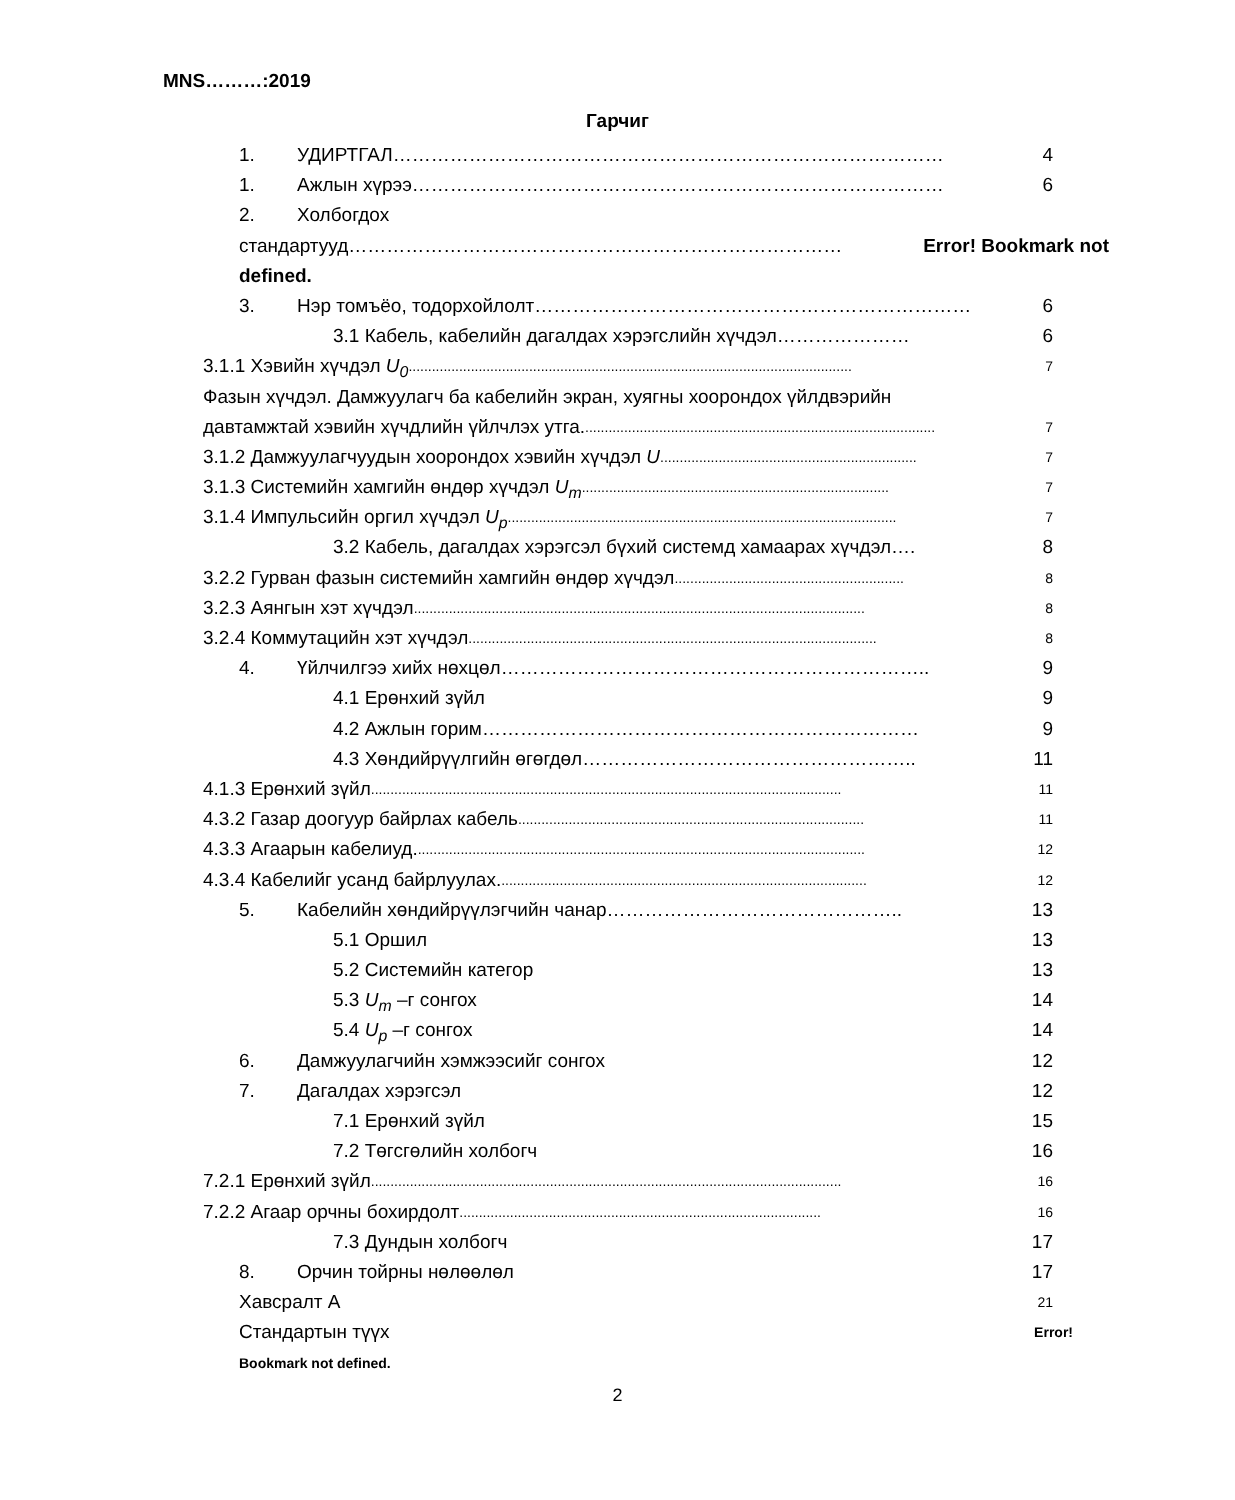MNS………:2019
Гарчиг
1. УДИРТГАЛ …………………………………………………………………………… 4
1. Ажлын хүрээ ………………………………………………………………………… 6
2. Холбогдох
стандартууд …………………………………………………………………… Error! Bookmark not
defined.
3. Нэр томъёо, тодорхойлолт …………………………………………………………… 6
3.1 Кабель, кабелийн дагалдах хэрэгслийн хүчдэл ………………… 6
3.1.1 Хэвийн хүчдэл U<sub>0</sub>.................................................................................................................. 7
Фазын хүчдэл. Дамжуулагч ба кабелийн экран, хуягны хоорондох үйлдвэрийн
давтамжтай хэвийн хүчдлийн үйлчлэх утга........................................................................................... 7
3.1.2 Дамжуулагчуудын хоорондох хэвийн хүчдэл U.................................................................. 7
3.1.3 Системийн хамгийн өндөр хүчдэл U<sub>m</sub>............................................................................... 7
3.1.4 Импульсийн оргил хүчдэл U<sub>p</sub> .................................................................................................... 7
3.2 Кабель, дагалдах хэрэгсэл бүхий системд хамаарах хүчдэл …. 8
3.2.2 Гурван фазын системийн хамгийн өндөр хүчдэл........................................................... 8
3.2.3 Аянгын хэт хүчдэл .................................................................................................................... 8
3.2.4 Коммутацийн хэт хүчдэл......................................................................................................... 8
4. Үйлчилгээ хийх нөхцөл ………………………………………………………….. 9
4.1 Ерөнхий зүйл 9
4.2 Ажлын горим …………………………………………………………… 9
4.3 Хөндийрүүлгийн өгөгдөл …………………………………………….. 11
4.1.3 Ерөнхий зүйл ......................................................................................................................... 11
4.3.2 Газар доогуур байрлах кабель......................................................................................... 11
4.3.3 Агаарын кабелиуд. ................................................................................................................... 12
4.3.4 Кабелийг усанд байрлуулах............................................................................................... 12
5. Кабелийн хөндийрүүлэгчийн чанар ……………………………………….. 13
5.1 Оршил 13
5.2 Системийн категор 13
5.3 U<sub>m</sub> –г сонгох 14
5.4 U<sub>p</sub> –г сонгох 14
6. Дамжуулагчийн хэмжээсийг сонгох 12
7. Дагалдах хэрэгсэл 12
7.1 Ерөнхий зүйл 15
7.2 Төгсгөлийн холбогч 16
7.2.1 Ерөнхий зүйл ......................................................................................................................... 16
7.2.2 Агаар орчны бохирдолт ............................................................................................. 16
7.3 Дундын холбогч 17
8. Орчин тойрны нөлөөлөл 17
Хавсралт А 21
Стандартын түүх Error!
Bookmark not defined.
2